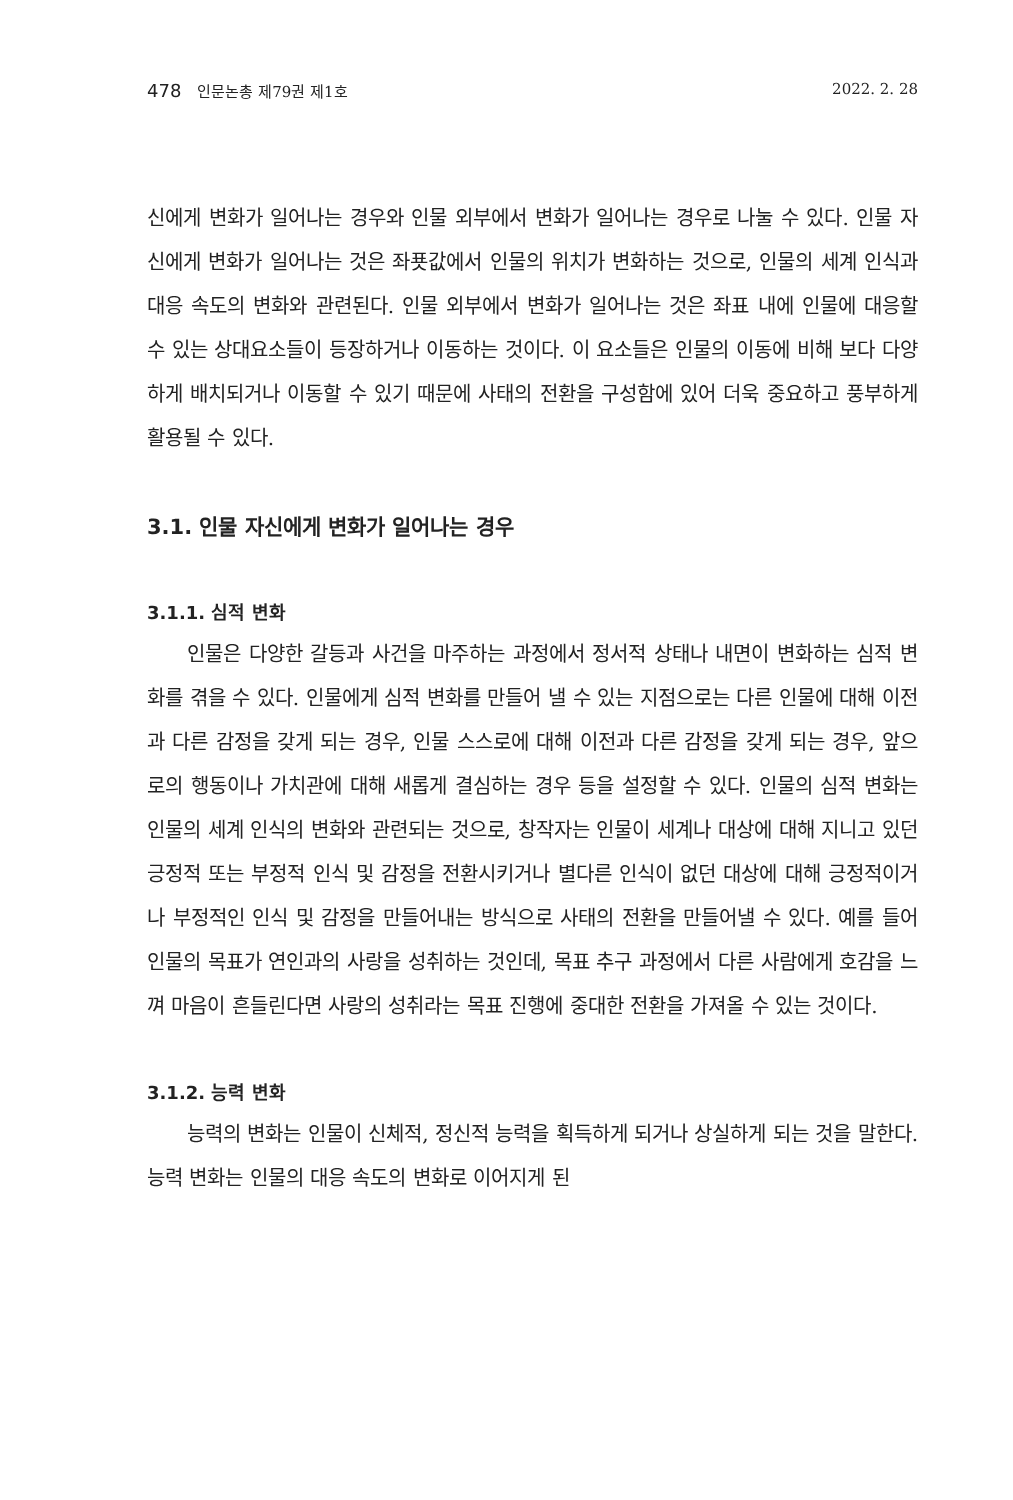478 인문논총 제79권 제1호 2022. 2. 28
신에게 변화가 일어나는 경우와 인물 외부에서 변화가 일어나는 경우로 나눌 수 있다. 인물 자신에게 변화가 일어나는 것은 좌푯값에서 인물의 위치가 변화하는 것으로, 인물의 세계 인식과 대응 속도의 변화와 관련된다. 인물 외부에서 변화가 일어나는 것은 좌표 내에 인물에 대응할 수 있는 상대요소들이 등장하거나 이동하는 것이다. 이 요소들은 인물의 이동에 비해 보다 다양하게 배치되거나 이동할 수 있기 때문에 사태의 전환을 구성함에 있어 더욱 중요하고 풍부하게 활용될 수 있다.
3.1. 인물 자신에게 변화가 일어나는 경우
3.1.1. 심적 변화
인물은 다양한 갈등과 사건을 마주하는 과정에서 정서적 상태나 내면이 변화하는 심적 변화를 겪을 수 있다. 인물에게 심적 변화를 만들어 낼 수 있는 지점으로는 다른 인물에 대해 이전과 다른 감정을 갖게 되는 경우, 인물 스스로에 대해 이전과 다른 감정을 갖게 되는 경우, 앞으로의 행동이나 가치관에 대해 새롭게 결심하는 경우 등을 설정할 수 있다. 인물의 심적 변화는 인물의 세계 인식의 변화와 관련되는 것으로, 창작자는 인물이 세계나 대상에 대해 지니고 있던 긍정적 또는 부정적 인식 및 감정을 전환시키거나 별다른 인식이 없던 대상에 대해 긍정적이거나 부정적인 인식 및 감정을 만들어내는 방식으로 사태의 전환을 만들어낼 수 있다. 예를 들어 인물의 목표가 연인과의 사랑을 성취하는 것인데, 목표 추구 과정에서 다른 사람에게 호감을 느껴 마음이 흔들린다면 사랑의 성취라는 목표 진행에 중대한 전환을 가져올 수 있는 것이다.
3.1.2. 능력 변화
능력의 변화는 인물이 신체적, 정신적 능력을 획득하게 되거나 상실하게 되는 것을 말한다. 능력 변화는 인물의 대응 속도의 변화로 이어지게 된